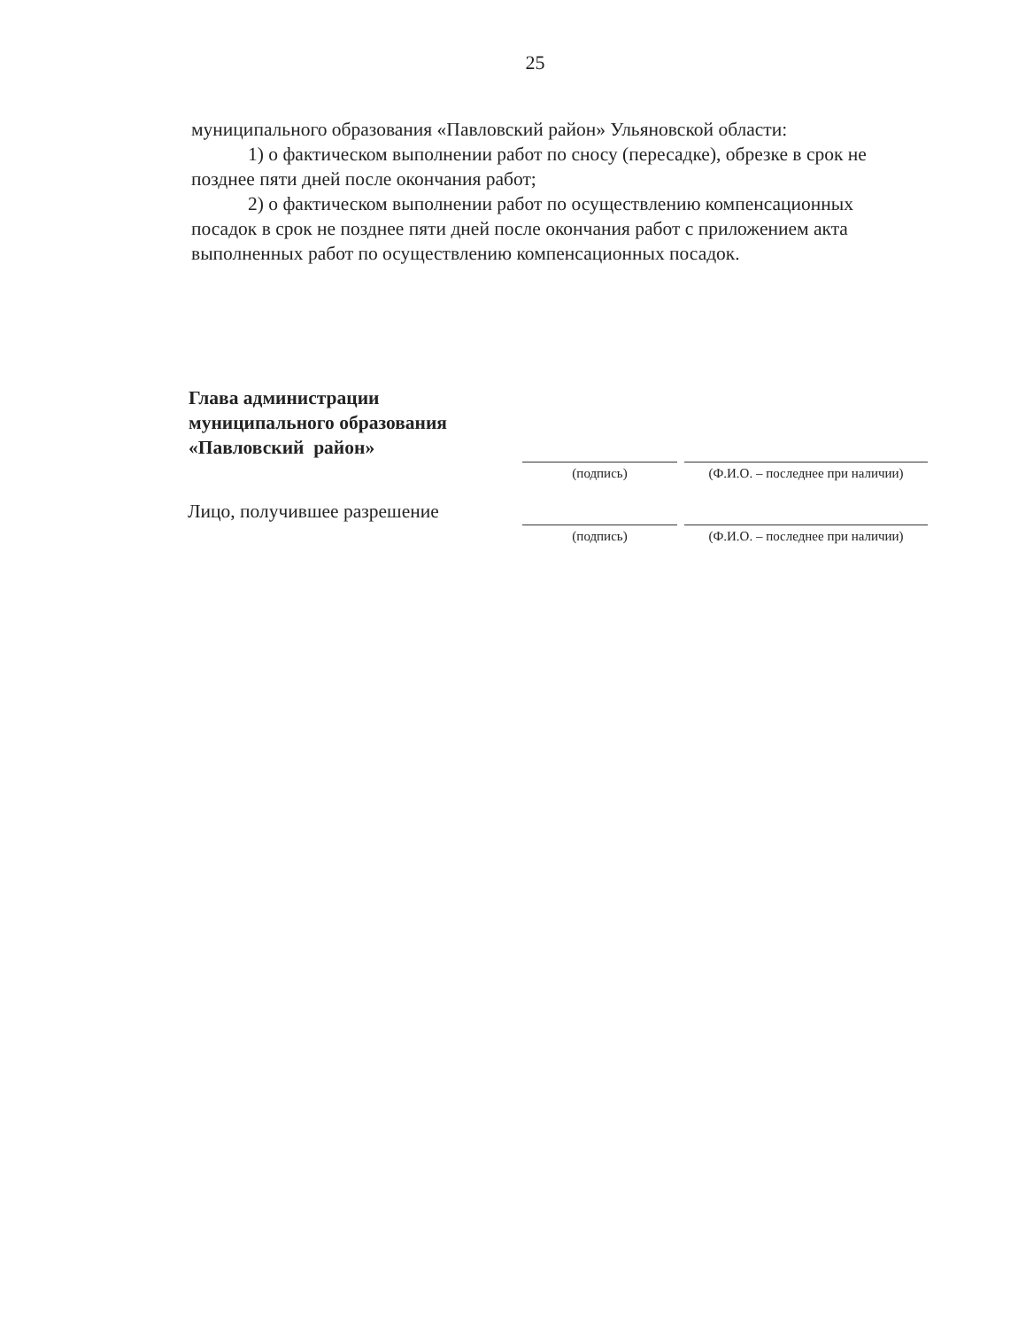25
муниципального образования «Павловский район» Ульяновской области:
1) о фактическом выполнении работ по сносу (пересадке), обрезке в срок не
позднее пяти дней после окончания работ;
2) о фактическом выполнении работ по осуществлению компенсационных
посадок в срок не позднее пяти дней после окончания работ с приложением акта
выполненных работ по осуществлению компенсационных посадок.
Глава администрации
муниципального образования
«Павловский район»
(подпись) (Ф.И.О. – последнее при наличии)
Лицо, получившее разрешение
(подпись) (Ф.И.О. – последнее при наличии)